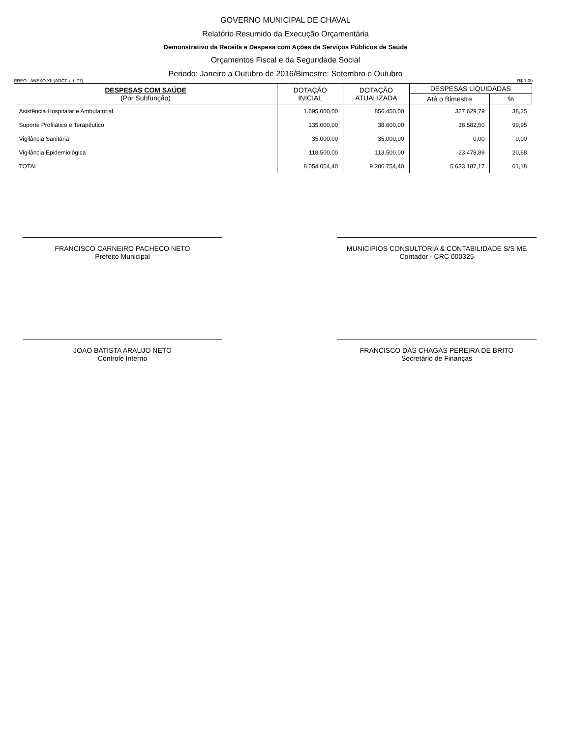GOVERNO MUNICIPAL DE CHAVAL
Relatório Resumido da Execução Orçamentária
Demonstrativo da Receita e Despesa com Ações de Serviços Públicos de Saúde
Orçamentos Fiscal e da Seguridade Social
Periodo: Janeiro a Outubro de 2016/Bimestre: Setembro e Outubro
RREO - ANEXO XII (ADCT. art. 77) R$ 1,00
| DESPESAS COM SAÚDE (Por Subfunção) | DOTAÇÃO INICIAL | DOTAÇÃO ATUALIZADA | DESPESAS LIQUIDADAS | |
| --- | --- | --- | --- | --- |
| | | | Até o Bimestre | % |
| Asistência Hospitalar e Ambulatorial | 1.695.000,00 | 856.450,00 | 327.629,79 | 38,25 |
| Suporte Profilático e Terapêutico | 135.000,00 | 38.600,00 | 38.582,50 | 99,95 |
| Vigilância Sanitária | 35.000,00 | 35.000,00 | 0,00 | 0,00 |
| Vigilância Epidemiológica | 118.500,00 | 113.500,00 | 23.478,89 | 20,68 |
| TOTAL | 8.054.054,40 | 9.206.754,40 | 5.633.187,17 | 61,18 |
FRANCISCO CARNEIRO PACHECO NETO
Prefeito Municipal
MUNICIPIOS CONSULTORIA & CONTABILIDADE S/S ME
Contador - CRC 000325
JOAO BATISTA ARAUJO NETO
Controle Interno
FRANCISCO DAS CHAGAS PEREIRA DE BRITO
Secretário de Finanças